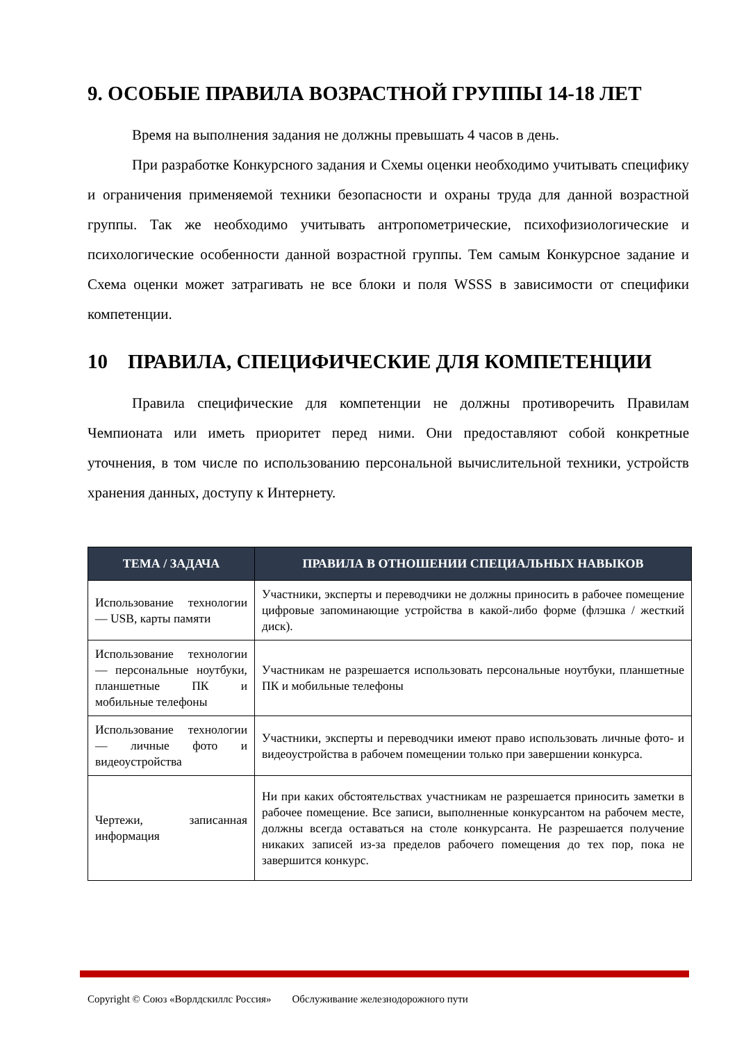9. ОСОБЫЕ ПРАВИЛА ВОЗРАСТНОЙ ГРУППЫ 14-18 ЛЕТ
Время на выполнения задания не должны превышать 4 часов в день.
При разработке Конкурсного задания и Схемы оценки необходимо учитывать специфику и ограничения применяемой техники безопасности и охраны труда для данной возрастной группы. Так же необходимо учитывать антропометрические, психофизиологические и психологические особенности данной возрастной группы. Тем самым Конкурсное задание и Схема оценки может затрагивать не все блоки и поля WSSS в зависимости от специфики компетенции.
10 ПРАВИЛА, СПЕЦИФИЧЕСКИЕ ДЛЯ КОМПЕТЕНЦИИ
Правила специфические для компетенции не должны противоречить Правилам Чемпионата или иметь приоритет перед ними. Они предоставляют собой конкретные уточнения, в том числе по использованию персональной вычислительной техники, устройств хранения данных, доступу к Интернету.
| ТЕМА / ЗАДАЧА | ПРАВИЛА В ОТНОШЕНИИ СПЕЦИАЛЬНЫХ НАВЫКОВ |
| --- | --- |
| Использование технологии — USB, карты памяти | Участники, эксперты и переводчики не должны приносить в рабочее помещение цифровые запоминающие устройства в какой-либо форме (флэшка / жесткий диск). |
| Использование технологии — персональные ноутбуки, планшетные ПК и мобильные телефоны | Участникам не разрешается использовать персональные ноутбуки, планшетные ПК и мобильные телефоны |
| Использование технологии — личные фото и видеоустройства | Участники, эксперты и переводчики имеют право использовать личные фото- и видеоустройства в рабочем помещении только при завершении конкурса. |
| Чертежи, записанная информация | Ни при каких обстоятельствах участникам не разрешается приносить заметки в рабочее помещение. Все записи, выполненные конкурсантом на рабочем месте, должны всегда оставаться на столе конкурсанта. Не разрешается получение никаких записей из-за пределов рабочего помещения до тех пор, пока не завершится конкурс. |
Copyright © Союз «Ворлдскиллс Россия» Обслуживание железнодорожного пути